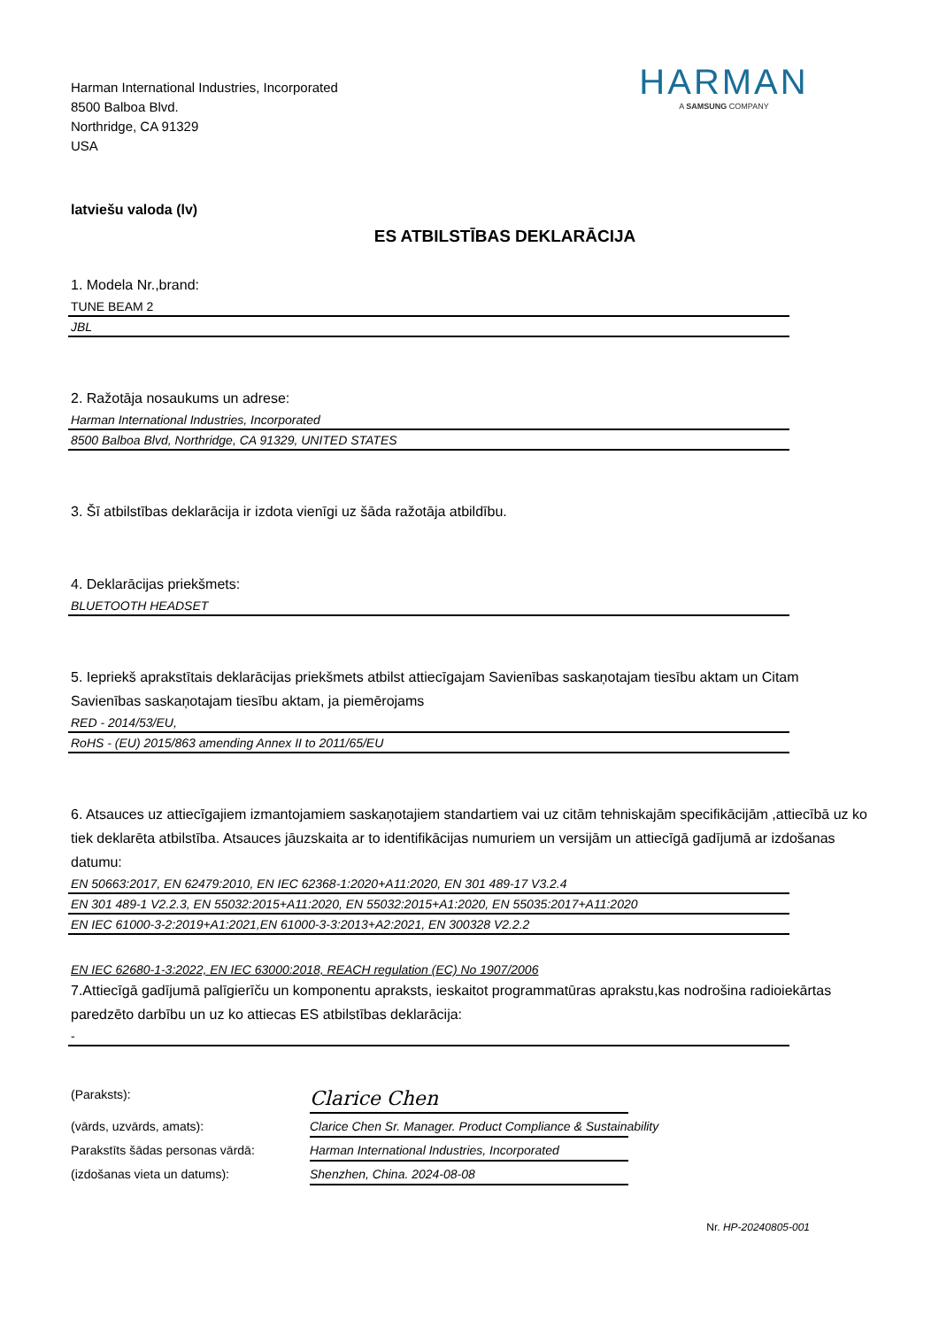Harman International Industries, Incorporated
8500 Balboa Blvd.
Northridge, CA 91329
USA
HARMAN
A SAMSUNG COMPANY
latviešu valoda (lv)
ES ATBILSTĪBAS DEKLARĀCIJA
1. Modela Nr.,brand:
TUNE BEAM 2
JBL
2. Ražotāja nosaukums un adrese:
Harman International Industries, Incorporated
8500 Balboa Blvd, Northridge, CA 91329, UNITED STATES
3. Šī atbilstības deklarācija ir izdota vienīgi uz šāda ražotāja atbildību.
4. Deklarācijas priekšmets:
BLUETOOTH HEADSET
5. Iepriekš aprakstītais deklarācijas priekšmets atbilst attiecīgajam Savienības saskaņotajam tiesību aktam un Citam Savienības saskaņotajam tiesību aktam, ja piemērojams
RED - 2014/53/EU,
RoHS - (EU) 2015/863 amending Annex II to 2011/65/EU
6. Atsauces uz attiecīgajiem izmantojamiem saskaņotajiem standartiem vai uz citām tehniskajām specifikācijām ,attiecībā uz ko tiek deklarēta atbilstība. Atsauces jāuzskaita ar to identifikācijas numuriem un versijām un attiecīgā gadījumā ar izdošanas datumu:
EN 50663:2017, EN 62479:2010, EN IEC 62368-1:2020+A11:2020, EN 301 489-17 V3.2.4
EN 301 489-1 V2.2.3, EN 55032:2015+A11:2020, EN 55032:2015+A1:2020, EN 55035:2017+A11:2020
EN IEC 61000-3-2:2019+A1:2021,EN 61000-3-3:2013+A2:2021, EN 300328 V2.2.2
EN IEC 62680-1-3:2022, EN IEC 63000:2018, REACH regulation (EC) No 1907/2006
7.Attiecīgā gadījumā palīgierīču un komponentu apraksts, ieskaitot programmatūras aprakstu,kas nodrošina radioiekārtas paredzēto darbību un uz ko attiecas ES atbilstības deklarācija:
-
(Paraksts):
Clarice Chen
(vārds, uzvārds, amats):
Clarice Chen Sr. Manager. Product Compliance & Sustainability
Parakstīts šādas personas vārdā:
Harman International Industries, Incorporated
(izdošanas vieta un datums):
Shenzhen, China. 2024-08-08
Nr. HP-20240805-001